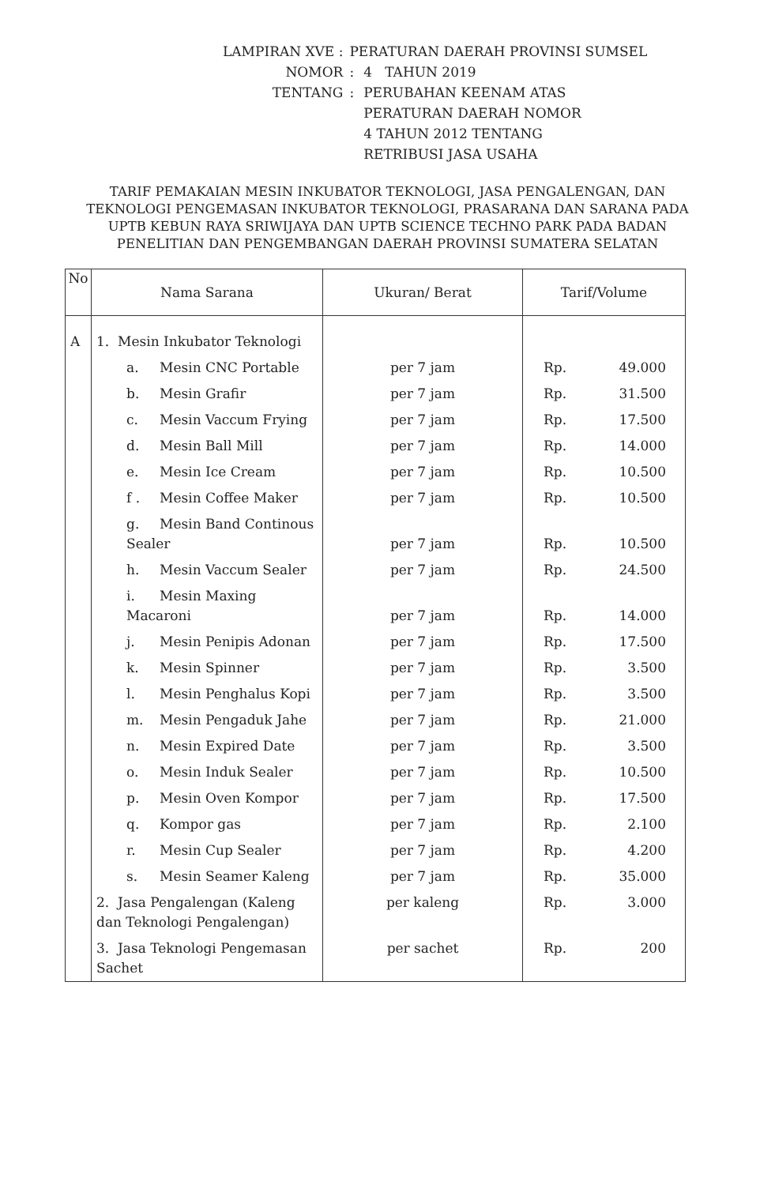| LAMPIRAN XVE : | PERATURAN DAERAH PROVINSI SUMSEL | |
| NOMOR | : | 4 TAHUN 2019 |
| TENTANG | : | PERUBAHAN KEENAM ATAS PERATURAN DAERAH NOMOR 4 TAHUN 2012 TENTANG RETRIBUSI JASA USAHA |
TARIF PEMAKAIAN MESIN INKUBATOR TEKNOLOGI, JASA PENGALENGAN, DAN TEKNOLOGI PENGEMASAN INKUBATOR TEKNOLOGI, PRASARANA DAN SARANA PADA UPTB KEBUN RAYA SRIWIJAYA DAN UPTB SCIENCE TECHNO PARK PADA BADAN PENELITIAN DAN PENGEMBANGAN DAERAH PROVINSI SUMATERA SELATAN
| No | Nama Sarana | Ukuran/ Berat | Tarif/Volume |
| --- | --- | --- | --- |
| A | 1. Mesin Inkubator Teknologi | | |
| | a. Mesin CNC Portable | per 7 jam | Rp. 49.000 |
| | b. Mesin Grafir | per 7 jam | Rp. 31.500 |
| | c. Mesin Vaccum Frying | per 7 jam | Rp. 17.500 |
| | d. Mesin Ball Mill | per 7 jam | Rp. 14.000 |
| | e. Mesin Ice Cream | per 7 jam | Rp. 10.500 |
| | f . Mesin Coffee Maker | per 7 jam | Rp. 10.500 |
| | g. Mesin Band Continous Sealer | per 7 jam | Rp. 10.500 |
| | h. Mesin Vaccum Sealer | per 7 jam | Rp. 24.500 |
| | i. Mesin Maxing Macaroni | per 7 jam | Rp. 14.000 |
| | j. Mesin Penipis Adonan | per 7 jam | Rp. 17.500 |
| | k. Mesin Spinner | per 7 jam | Rp. 3.500 |
| | l. Mesin Penghalus Kopi | per 7 jam | Rp. 3.500 |
| | m. Mesin Pengaduk Jahe | per 7 jam | Rp. 21.000 |
| | n. Mesin Expired Date | per 7 jam | Rp. 3.500 |
| | o. Mesin Induk Sealer | per 7 jam | Rp. 10.500 |
| | p. Mesin Oven Kompor | per 7 jam | Rp. 17.500 |
| | q. Kompor gas | per 7 jam | Rp. 2.100 |
| | r. Mesin Cup Sealer | per 7 jam | Rp. 4.200 |
| | s. Mesin Seamer Kaleng | per 7 jam | Rp. 35.000 |
| | 2. Jasa Pengalengan (Kaleng dan Teknologi Pengalengan) | per kaleng | Rp. 3.000 |
| | 3. Jasa Teknologi Pengemasan Sachet | per sachet | Rp. 200 |